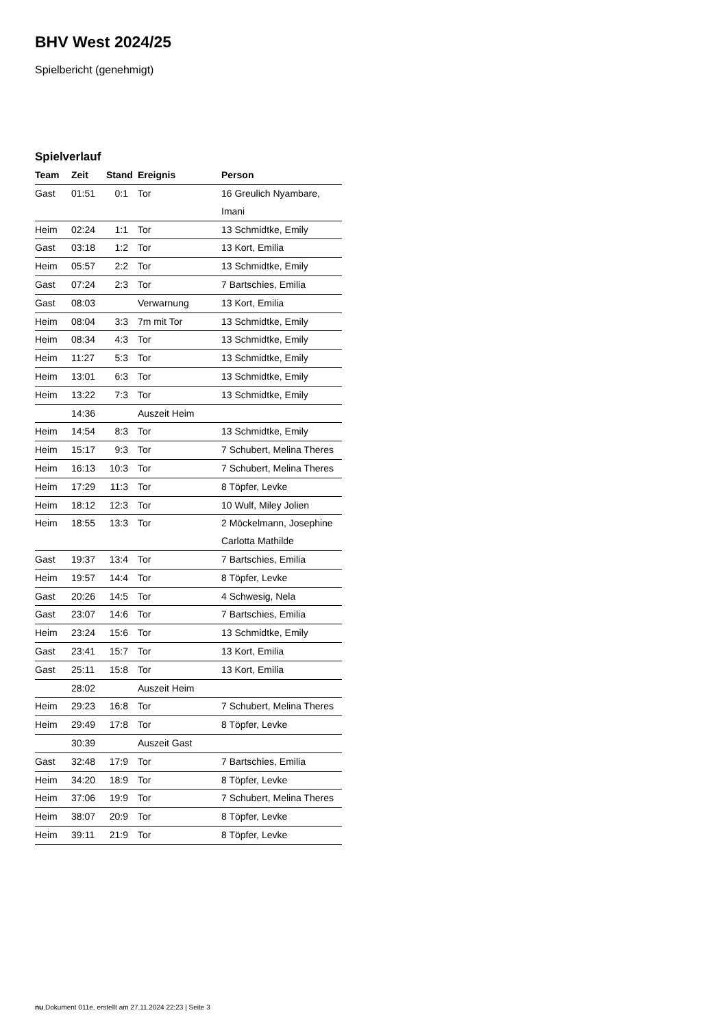BHV West 2024/25
Spielbericht (genehmigt)
Spielverlauf
| Team | Zeit | Stand | Ereignis | Person |
| --- | --- | --- | --- | --- |
| Gast | 01:51 | 0:1 | Tor | 16 Greulich Nyambare, Imani |
| Heim | 02:24 | 1:1 | Tor | 13 Schmidtke, Emily |
| Gast | 03:18 | 1:2 | Tor | 13 Kort, Emilia |
| Heim | 05:57 | 2:2 | Tor | 13 Schmidtke, Emily |
| Gast | 07:24 | 2:3 | Tor | 7 Bartschies, Emilia |
| Gast | 08:03 | | Verwarnung | 13 Kort, Emilia |
| Heim | 08:04 | 3:3 | 7m mit Tor | 13 Schmidtke, Emily |
| Heim | 08:34 | 4:3 | Tor | 13 Schmidtke, Emily |
| Heim | 11:27 | 5:3 | Tor | 13 Schmidtke, Emily |
| Heim | 13:01 | 6:3 | Tor | 13 Schmidtke, Emily |
| Heim | 13:22 | 7:3 | Tor | 13 Schmidtke, Emily |
| | 14:36 | | Auszeit Heim | |
| Heim | 14:54 | 8:3 | Tor | 13 Schmidtke, Emily |
| Heim | 15:17 | 9:3 | Tor | 7 Schubert, Melina Theres |
| Heim | 16:13 | 10:3 | Tor | 7 Schubert, Melina Theres |
| Heim | 17:29 | 11:3 | Tor | 8 Töpfer, Levke |
| Heim | 18:12 | 12:3 | Tor | 10 Wulf, Miley Jolien |
| Heim | 18:55 | 13:3 | Tor | 2 Möckelmann, Josephine Carlotta Mathilde |
| Gast | 19:37 | 13:4 | Tor | 7 Bartschies, Emilia |
| Heim | 19:57 | 14:4 | Tor | 8 Töpfer, Levke |
| Gast | 20:26 | 14:5 | Tor | 4 Schwesig, Nela |
| Gast | 23:07 | 14:6 | Tor | 7 Bartschies, Emilia |
| Heim | 23:24 | 15:6 | Tor | 13 Schmidtke, Emily |
| Gast | 23:41 | 15:7 | Tor | 13 Kort, Emilia |
| Gast | 25:11 | 15:8 | Tor | 13 Kort, Emilia |
| | 28:02 | | Auszeit Heim | |
| Heim | 29:23 | 16:8 | Tor | 7 Schubert, Melina Theres |
| Heim | 29:49 | 17:8 | Tor | 8 Töpfer, Levke |
| | 30:39 | | Auszeit Gast | |
| Gast | 32:48 | 17:9 | Tor | 7 Bartschies, Emilia |
| Heim | 34:20 | 18:9 | Tor | 8 Töpfer, Levke |
| Heim | 37:06 | 19:9 | Tor | 7 Schubert, Melina Theres |
| Heim | 38:07 | 20:9 | Tor | 8 Töpfer, Levke |
| Heim | 39:11 | 21:9 | Tor | 8 Töpfer, Levke |
nu.Dokument 011e, erstellt am 27.11.2024 22:23 | Seite 3